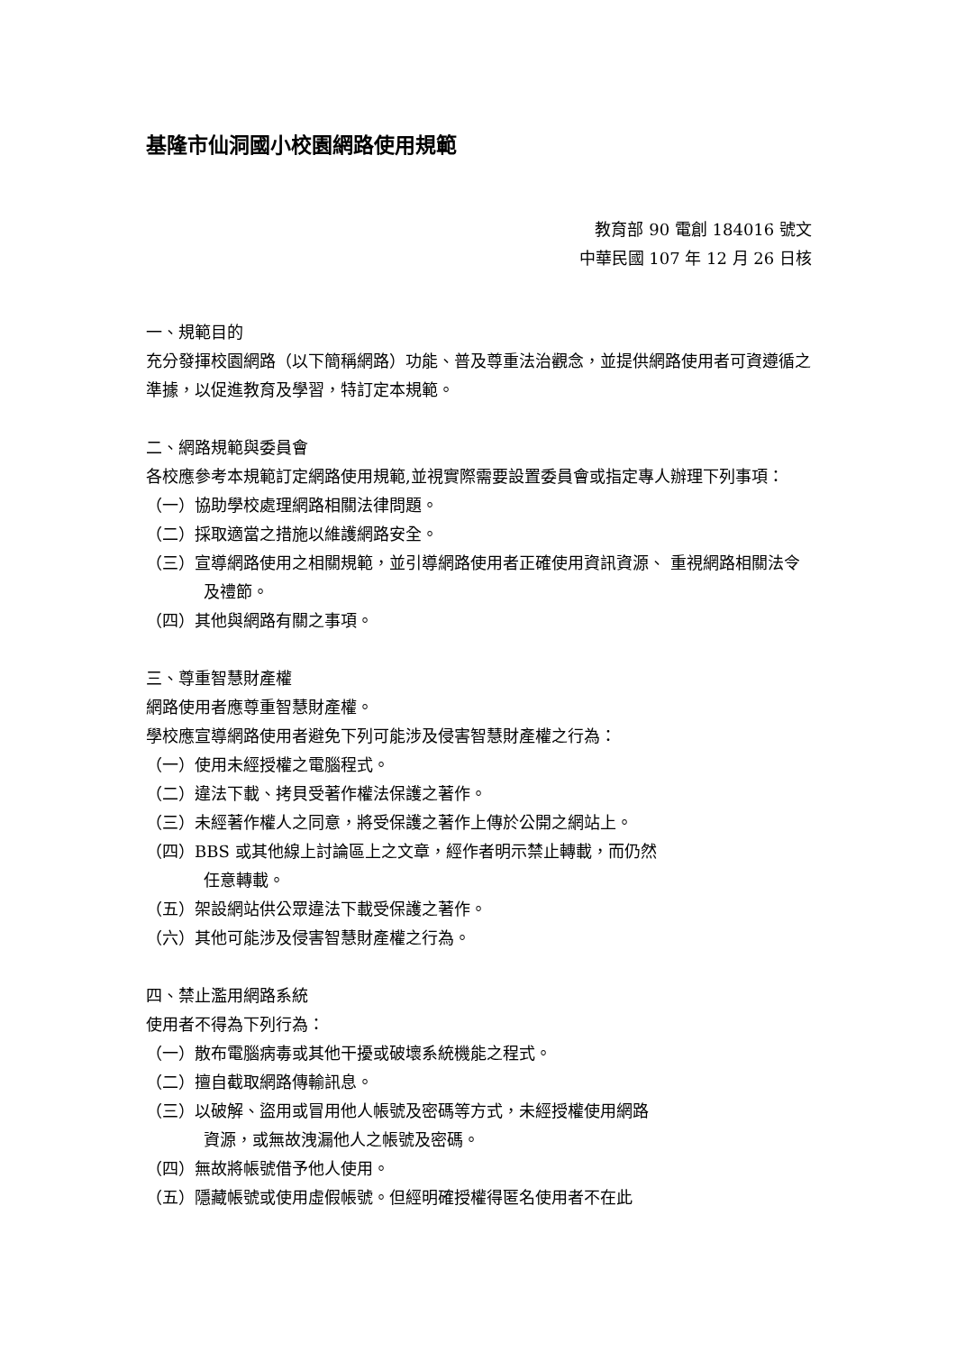基隆市仙洞國小校園網路使用規範
教育部 90 電創 184016 號文
中華民國 107 年 12 月 26 日核
一、規範目的
充分發揮校園網路（以下簡稱網路）功能、普及尊重法治觀念，並提供網路使用者可資遵循之準據，以促進教育及學習，特訂定本規範。
二、網路規範與委員會
各校應參考本規範訂定網路使用規範,並視實際需要設置委員會或指定專人辦理下列事項：
（一）協助學校處理網路相關法律問題。
（二）採取適當之措施以維護網路安全。
（三）宣導網路使用之相關規範，並引導網路使用者正確使用資訊資源、 重視網路相關法令及禮節。
（四）其他與網路有關之事項。
三、尊重智慧財產權
網路使用者應尊重智慧財產權。
學校應宣導網路使用者避免下列可能涉及侵害智慧財產權之行為：
（一）使用未經授權之電腦程式。
（二）違法下載、拷貝受著作權法保護之著作。
（三）未經著作權人之同意，將受保護之著作上傳於公開之網站上。
（四）BBS 或其他線上討論區上之文章，經作者明示禁止轉載，而仍然
任意轉載。
（五）架設網站供公眾違法下載受保護之著作。
（六）其他可能涉及侵害智慧財產權之行為。
四、禁止濫用網路系統
使用者不得為下列行為：
（一）散布電腦病毒或其他干擾或破壞系統機能之程式。
（二）擅自截取網路傳輸訊息。
（三）以破解、盜用或冒用他人帳號及密碼等方式，未經授權使用網路
資源，或無故洩漏他人之帳號及密碼。
（四）無故將帳號借予他人使用。
（五）隱藏帳號或使用虛假帳號。但經明確授權得匿名使用者不在此